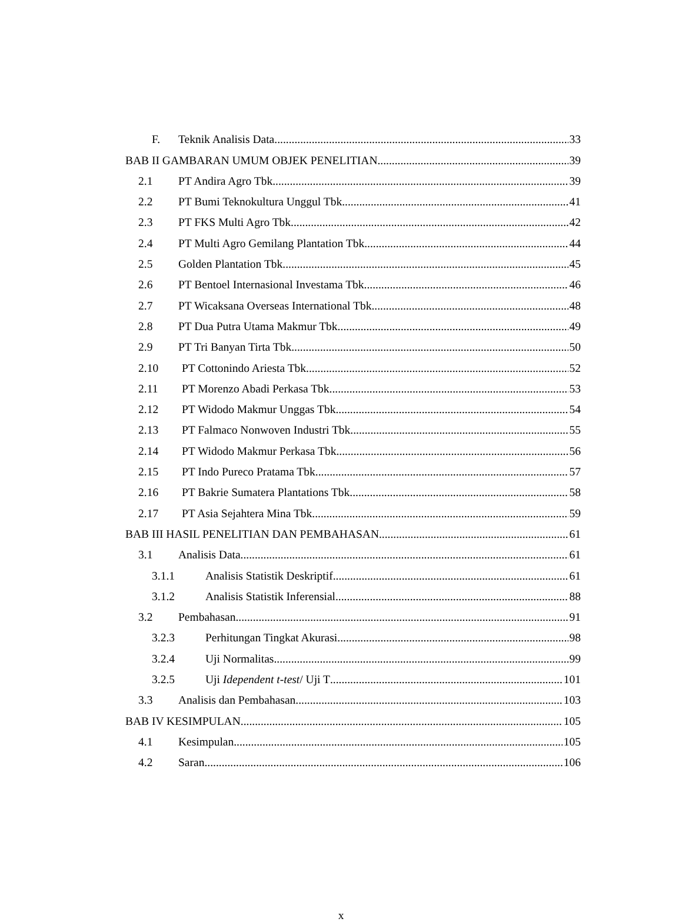F. Teknik Analisis Data 33
BAB II GAMBARAN UMUM OBJEK PENELITIAN 39
2.1 PT Andira Agro Tbk. 39
2.2 PT Bumi Teknokultura Unggul Tbk 41
2.3 PT FKS Multi Agro Tbk. 42
2.4 PT Multi Agro Gemilang Plantation Tbk 44
2.5 Golden Plantation Tbk. 45
2.6 PT Bentoel Internasional Investama Tbk 46
2.7 PT Wicaksana Overseas International Tbk 48
2.8 PT Dua Putra Utama Makmur Tbk. 49
2.9 PT Tri Banyan Tirta Tbk. 50
2.10 PT Cottonindo Ariesta Tbk. 52
2.11 PT Morenzo Abadi Perkasa Tbk. 53
2.12 PT Widodo Makmur Unggas Tbk. 54
2.13 PT Falmaco Nonwoven Industri Tbk. 55
2.14 PT Widodo Makmur Perkasa Tbk. 56
2.15 PT Indo Pureco Pratama Tbk. 57
2.16 PT Bakrie Sumatera Plantations Tbk 58
2.17 PT Asia Sejahtera Mina Tbk. 59
BAB III HASIL PENELITIAN DAN PEMBAHASAN 61
3.1 Analisis Data 61
3.1.1 Analisis Statistik Deskriptif 61
3.1.2 Analisis Statistik Inferensial 88
3.2 Pembahasan 91
3.2.3 Perhitungan Tingkat Akurasi 98
3.2.4 Uji Normalitas 99
3.2.5 Uji Idependent t-test/ Uji T 101
3.3 Analisis dan Pembahasan 103
BAB IV KESIMPULAN 105
4.1 Kesimpulan 105
4.2 Saran 106
x